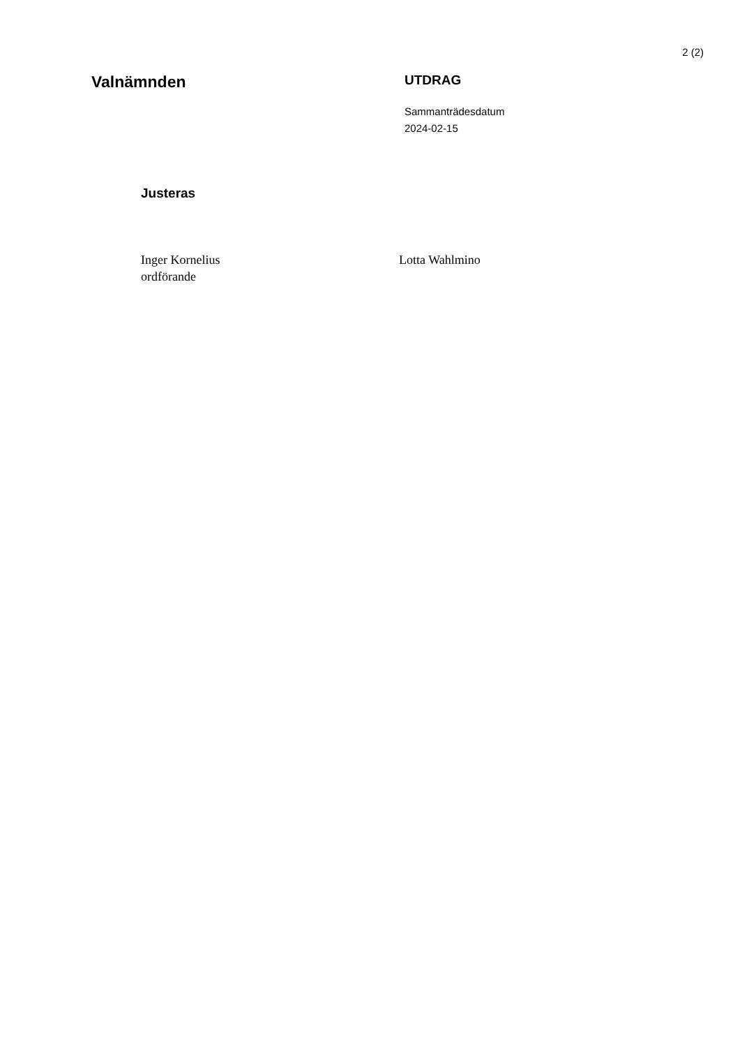2 (2)
Valnämnden
UTDRAG
Sammanträdesdatum
2024-02-15
Justeras
Inger Kornelius
ordförande
Lotta Wahlmino